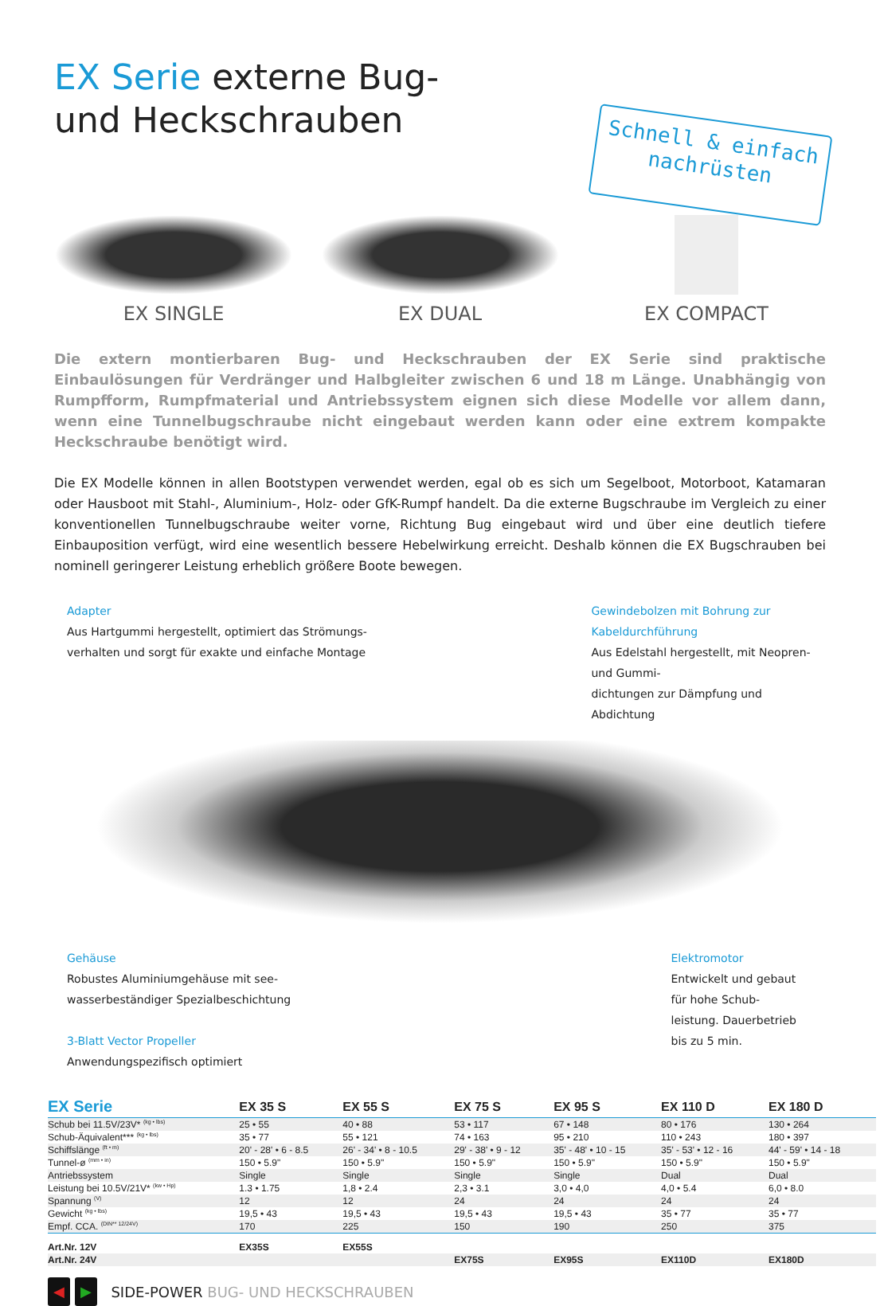Schnell & einfach
nachrüsten
EX Serie externe Bug- und Heckschrauben
EX SINGLE
EX DUAL
EX COMPACT
Die extern montierbaren Bug- und Heckschrauben der EX Serie sind praktische Einbaulösungen für Verdränger und Halbgleiter zwischen 6 und 18 m Länge. Unabhängig von Rumpfform, Rumpfmaterial und Antriebssystem eignen sich diese Modelle vor allem dann, wenn eine Tunnelbugschraube nicht eingebaut werden kann oder eine extrem kompakte Heckschraube benötigt wird.
Die EX Modelle können in allen Bootstypen verwendet werden, egal ob es sich um Segelboot, Motorboot, Katamaran oder Hausboot mit Stahl-, Aluminium-, Holz- oder GfK-Rumpf handelt. Da die externe Bugschraube im Vergleich zu einer konventionellen Tunnelbugschraube weiter vorne, Richtung Bug eingebaut wird und über eine deutlich tiefere Einbauposition verfügt, wird eine wesentlich bessere Hebelwirkung erreicht. Deshalb können die EX Bugschrauben bei nominell geringerer Leistung erheblich größere Boote bewegen.
Adapter
Aus Hartgummi hergestellt, optimiert das Strömungs-
verhalten und sorgt für exakte und einfache Montage
Gewindebolzen mit Bohrung zur Kabeldurchführung
Aus Edelstahl hergestellt, mit Neopren- und Gummi-
dichtungen zur Dämpfung und Abdichtung
Gehäuse
Robustes Aluminiumgehäuse mit see-
wasserbeständiger Spezialbeschichtung
3-Blatt Vector Propeller
Anwendungspezifisch optimiert
Elektromotor
Entwickelt und gebaut für hohe Schub-
leistung. Dauerbetrieb bis zu 5 min.
| EX Serie | EX 35 S | EX 55 S | EX 75 S | EX 95 S | EX 110 D | EX 180 D |
| --- | --- | --- | --- | --- | --- | --- |
| Schub bei 11.5V/23V* <sup>(kg • lbs)</sup> | 25 • 55 | 40 • 88 | 53 • 117 | 67 • 148 | 80 • 176 | 130 • 264 |
| Schub-Äquivalent*** <sup>(kg • lbs)</sup> | 35 • 77 | 55 • 121 | 74 • 163 | 95 • 210 | 110 • 243 | 180 • 397 |
| Schiffslänge <sup>(ft • m)</sup> | 20' - 28' • 6 - 8.5 | 26' - 34' • 8 - 10.5 | 29' - 38' • 9 - 12 | 35' - 48' • 10 - 15 | 35' - 53' • 12 - 16 | 44' - 59' • 14 - 18 |
| Tunnel-ø <sup>(mm • in)</sup> | 150 • 5.9" | 150 • 5.9" | 150 • 5.9" | 150 • 5.9" | 150 • 5.9" | 150 • 5.9" |
| Antriebssystem | Single | Single | Single | Single | Dual | Dual |
| Leistung bei 10.5V/21V* <sup>(kw • Hp)</sup> | 1.3 • 1.75 | 1,8 • 2.4 | 2,3 • 3.1 | 3,0 • 4,0 | 4,0 • 5.4 | 6,0 • 8.0 |
| Spannung <sup>(V)</sup> | 12 | 12 | 24 | 24 | 24 | 24 |
| Gewicht <sup>(kg • lbs)</sup> | 19,5 • 43 | 19,5 • 43 | 19,5 • 43 | 19,5 • 43 | 35 • 77 | 35 • 77 |
| Empf. CCA. <sup>(DIN** 12/24V)</sup> | 170 | 225 | 150 | 190 | 250 | 375 |
| Art.Nr. 12V | EX35S | EX55S | | | | |
| Art.Nr. 24V | | | EX75S | EX95S | EX110D | EX180D |
◀ ▶
SIDE-POWER BUG- UND HECKSCHRAUBEN